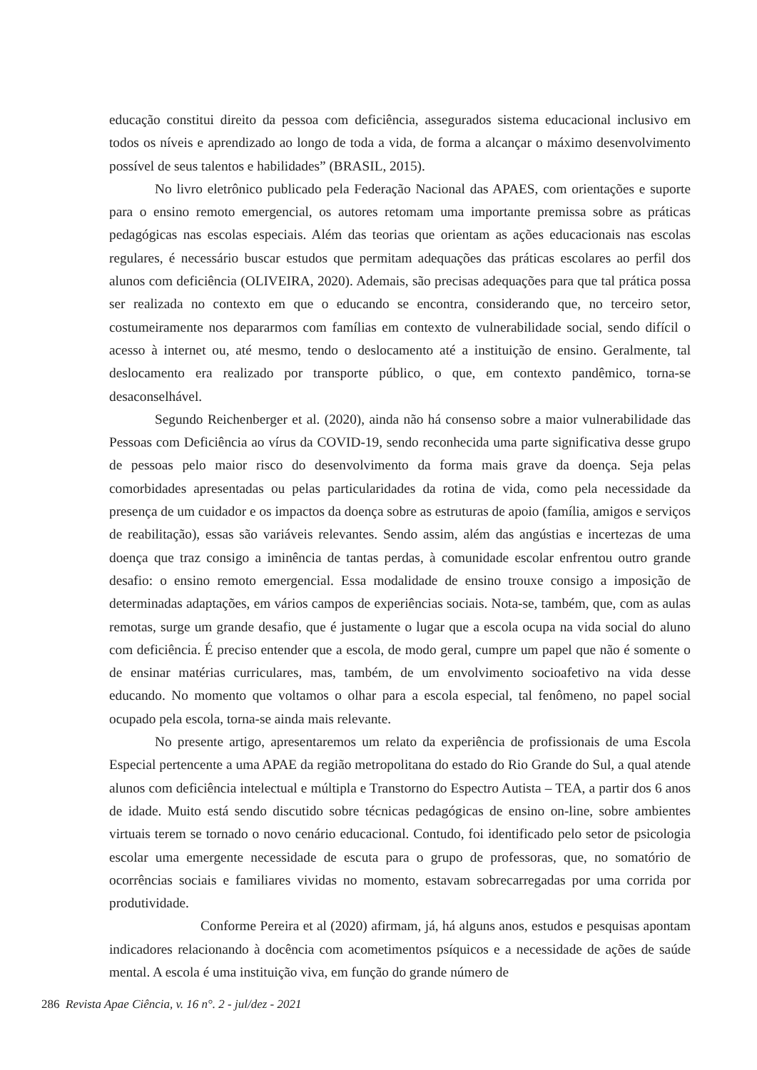educação constitui direito da pessoa com deficiência, assegurados sistema educacional inclusivo em todos os níveis e aprendizado ao longo de toda a vida, de forma a alcançar o máximo desenvolvimento possível de seus talentos e habilidades” (BRASIL, 2015).
No livro eletrônico publicado pela Federação Nacional das APAES, com orientações e suporte para o ensino remoto emergencial, os autores retomam uma importante premissa sobre as práticas pedagógicas nas escolas especiais. Além das teorias que orientam as ações educacionais nas escolas regulares, é necessário buscar estudos que permitam adequações das práticas escolares ao perfil dos alunos com deficiência (OLIVEIRA, 2020). Ademais, são precisas adequações para que tal prática possa ser realizada no contexto em que o educando se encontra, considerando que, no terceiro setor, costumeiramente nos depararmos com famílias em contexto de vulnerabilidade social, sendo difícil o acesso à internet ou, até mesmo, tendo o deslocamento até a instituição de ensino. Geralmente, tal deslocamento era realizado por transporte público, o que, em contexto pandêmico, torna-se desaconselhável.
Segundo Reichenberger et al. (2020), ainda não há consenso sobre a maior vulnerabilidade das Pessoas com Deficiência ao vírus da COVID-19, sendo reconhecida uma parte significativa desse grupo de pessoas pelo maior risco do desenvolvimento da forma mais grave da doença. Seja pelas comorbidades apresentadas ou pelas particularidades da rotina de vida, como pela necessidade da presença de um cuidador e os impactos da doença sobre as estruturas de apoio (família, amigos e serviços de reabilitação), essas são variáveis relevantes. Sendo assim, além das angústias e incertezas de uma doença que traz consigo a iminência de tantas perdas, à comunidade escolar enfrentou outro grande desafio: o ensino remoto emergencial. Essa modalidade de ensino trouxe consigo a imposição de determinadas adaptações, em vários campos de experiências sociais. Nota-se, também, que, com as aulas remotas, surge um grande desafio, que é justamente o lugar que a escola ocupa na vida social do aluno com deficiência. É preciso entender que a escola, de modo geral, cumpre um papel que não é somente o de ensinar matérias curriculares, mas, também, de um envolvimento socioafetivo na vida desse educando. No momento que voltamos o olhar para a escola especial, tal fenômeno, no papel social ocupado pela escola, torna-se ainda mais relevante.
No presente artigo, apresentaremos um relato da experiência de profissionais de uma Escola Especial pertencente a uma APAE da região metropolitana do estado do Rio Grande do Sul, a qual atende alunos com deficiência intelectual e múltipla e Transtorno do Espectro Autista – TEA, a partir dos 6 anos de idade. Muito está sendo discutido sobre técnicas pedagógicas de ensino on-line, sobre ambientes virtuais terem se tornado o novo cenário educacional. Contudo, foi identificado pelo setor de psicologia escolar uma emergente necessidade de escuta para o grupo de professoras, que, no somatório de ocorrências sociais e familiares vividas no momento, estavam sobrecarregadas por uma corrida por produtividade.
Conforme Pereira et al (2020) afirmam, já, há alguns anos, estudos e pesquisas apontam indicadores relacionando à docência com acometimentos psíquicos e a necessidade de ações de saúde mental. A escola é uma instituição viva, em função do grande número de
286 Revista Apae Ciência, v. 16 n°. 2 - jul/dez - 2021